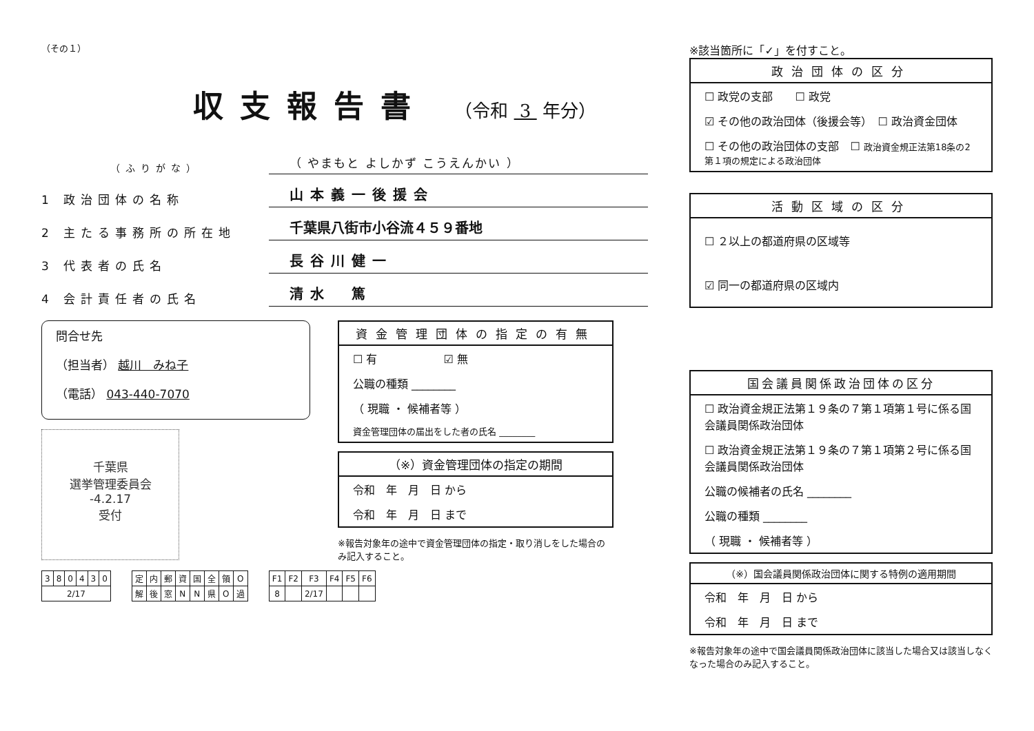（その１）
収支報告書 （令和 3 年分）
（ふりがな） （ やまもと よしかず こうえんかい ）
1 政治団体の名称 山本義一後援会
2 主たる事務所の所在地 千葉県八街市小谷流４５９番地
3 代表者の氏名 長谷川健一
4 会計責任者の氏名 清水　篤
問合せ先
（担当者） 越川　みね子
（電話） 043-440-7070
千葉県
選挙管理委員会
-4.2.17
受付
資金管理団体の指定の有無
☐ 有　　　　　　☑ 無
公職の種類 ________
（ 現職 ・ 候補者等 ）
資金管理団体の届出をした者の氏名 ________
（※）資金管理団体の指定の期間
令和　年　月　日 から
令和　年　月　日 まで
※報告対象年の途中で資金管理団体の指定・取り消しをした場合のみ記入すること。
| 3 | 8 | 0 | 4 | 3 | 0 |
| 2/17 | | | | | |
| 定 | 内 | 郵 | 資 | 国 | 全 | 領 | O |
| 解 | 後 | 窓 | N | N | 県 | O | 過 |
| F1 | F2 | F3 | F4 | F5 | F6 |
| 8 | | 2/17 | | | |
※該当箇所に「✓」を付すこと。
政治団体の区分
☐ 政党の支部　　☐ 政党
☑ その他の政治団体（後援会等）　☐ 政治資金団体
☐ その他の政治団体の支部　☐ 政治資金規正法第18条の2第１項の規定による政治団体
活動区域の区分
☐ ２以上の都道府県の区域等
☑ 同一の都道府県の区域内
国会議員関係政治団体の区分
☐ 政治資金規正法第１９条の７第１項第１号に係る国会議員関係政治団体
☐ 政治資金規正法第１９条の７第１項第２号に係る国会議員関係政治団体
公職の候補者の氏名 ________
公職の種類 ________
（ 現職 ・ 候補者等 ）
（※）国会議員関係政治団体に関する特例の適用期間
令和　年　月　日 から
令和　年　月　日 まで
※報告対象年の途中で国会議員関係政治団体に該当した場合又は該当しなくなった場合のみ記入すること。